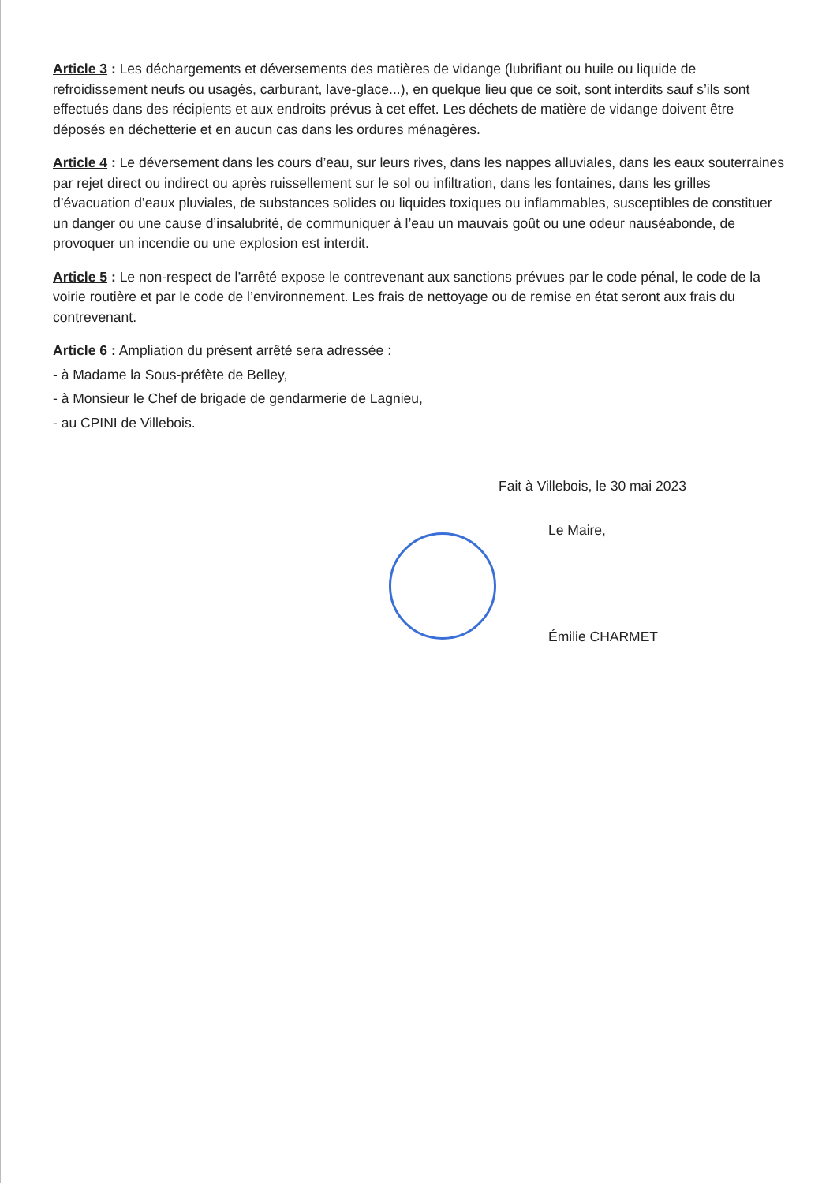Article 3 : Les déchargements et déversements des matières de vidange (lubrifiant ou huile ou liquide de refroidissement neufs ou usagés, carburant, lave-glace...), en quelque lieu que ce soit, sont interdits sauf s’ils sont effectués dans des récipients et aux endroits prévus à cet effet. Les déchets de matière de vidange doivent être déposés en déchetterie et en aucun cas dans les ordures ménagères.
Article 4 : Le déversement dans les cours d’eau, sur leurs rives, dans les nappes alluviales, dans les eaux souterraines par rejet direct ou indirect ou après ruissellement sur le sol ou infiltration, dans les fontaines, dans les grilles d’évacuation d’eaux pluviales, de substances solides ou liquides toxiques ou inflammables, susceptibles de constituer un danger ou une cause d’insalubrité, de communiquer à l’eau un mauvais goût ou une odeur nauséabonde, de provoquer un incendie ou une explosion est interdit.
Article 5 : Le non-respect de l’arrêté expose le contrevenant aux sanctions prévues par le code pénal, le code de la voirie routière et par le code de l’environnement. Les frais de nettoyage ou de remise en état seront aux frais du contrevenant.
Article 6 : Ampliation du présent arrêté sera adressée :
- à Madame la Sous-préfète de Belley,
- à Monsieur le Chef de brigade de gendarmerie de Lagnieu,
- au CPINI de Villebois.
Fait à Villebois, le 30 mai 2023
Le Maire,
Émilie CHARMET